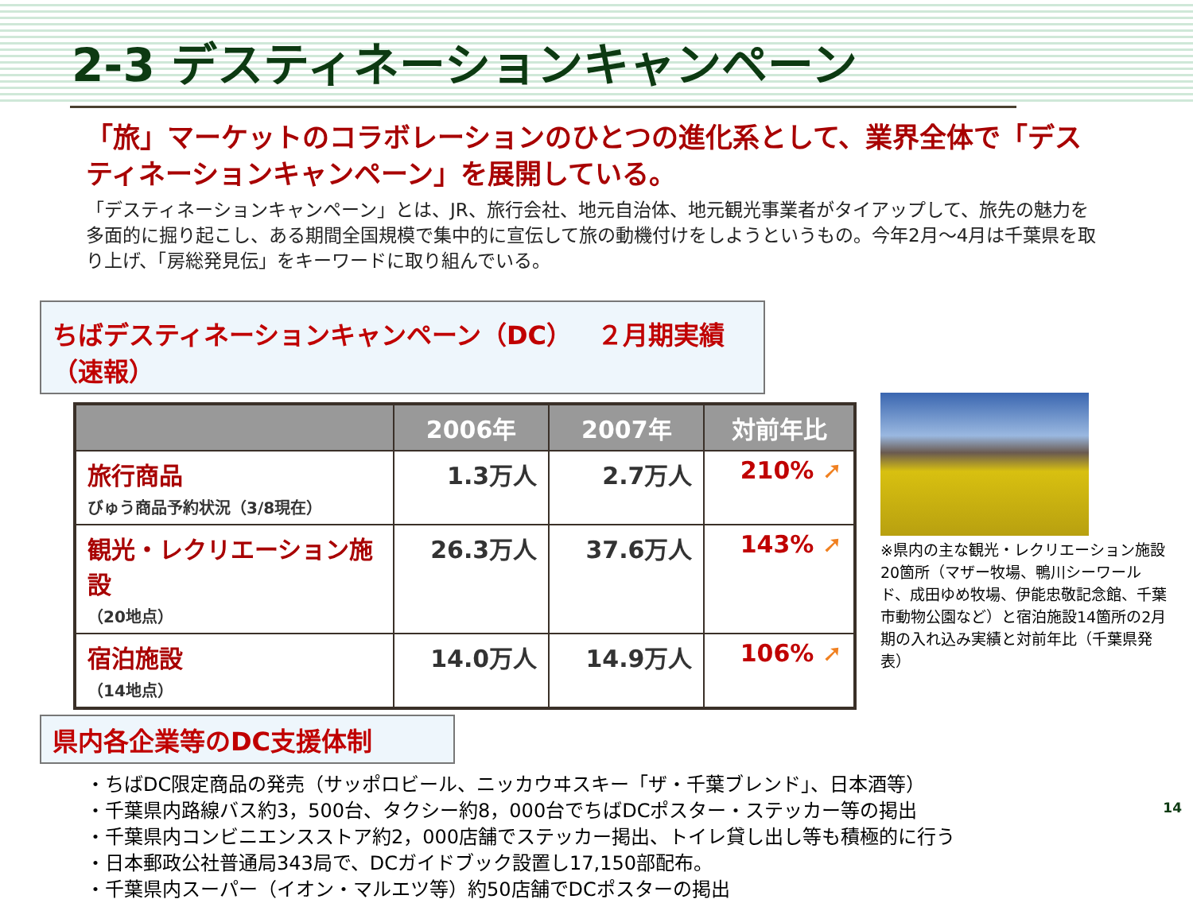2-3 デスティネーションキャンペーン
「旅」マーケットのコラボレーションのひとつの進化系として、業界全体で「デスティネーションキャンペーン」を展開している。
「デスティネーションキャンペーン」とは、JR、旅行会社、地元自治体、地元観光事業者がタイアップして、旅先の魅力を多面的に掘り起こし、ある期間全国規模で集中的に宣伝して旅の動機付けをしようというもの。今年2月～4月は千葉県を取り上げ、「房総発見伝」をキーワードに取り組んでいる。
ちばデスティネーションキャンペーン（DC）　２月期実績（速報）
| | 2006年 | 2007年 | 対前年比 |
| --- | --- | --- | --- |
| 旅行商品 びゅう商品予約状況（3/8現在） | 1.3万人 | 2.7万人 | 210% ➚ |
| 観光・レクリエーション施設 （20地点） | 26.3万人 | 37.6万人 | 143% ➚ |
| 宿泊施設 （14地点） | 14.0万人 | 14.9万人 | 106% ➚ |
※県内の主な観光・レクリエーション施設20箇所（マザー牧場、鴨川シーワールド、成田ゆめ牧場、伊能忠敬記念館、千葉市動物公園など）と宿泊施設14箇所の2月期の入れ込み実績と対前年比（千葉県発表）
県内各企業等のDC支援体制
・ちばDC限定商品の発売（サッポロビール、ニッカウヰスキー「ザ・千葉ブレンド」、日本酒等）
・千葉県内路線バス約3，500台、タクシー約8，000台でちばDCポスター・ステッカー等の掲出
・千葉県内コンビニエンスストア約2，000店舗でステッカー掲出、トイレ貸し出し等も積極的に行う
・日本郵政公社普通局343局で、DCガイドブック設置し17,150部配布。
・千葉県内スーパー（イオン・マルエツ等）約50店舗でDCポスターの掲出
14